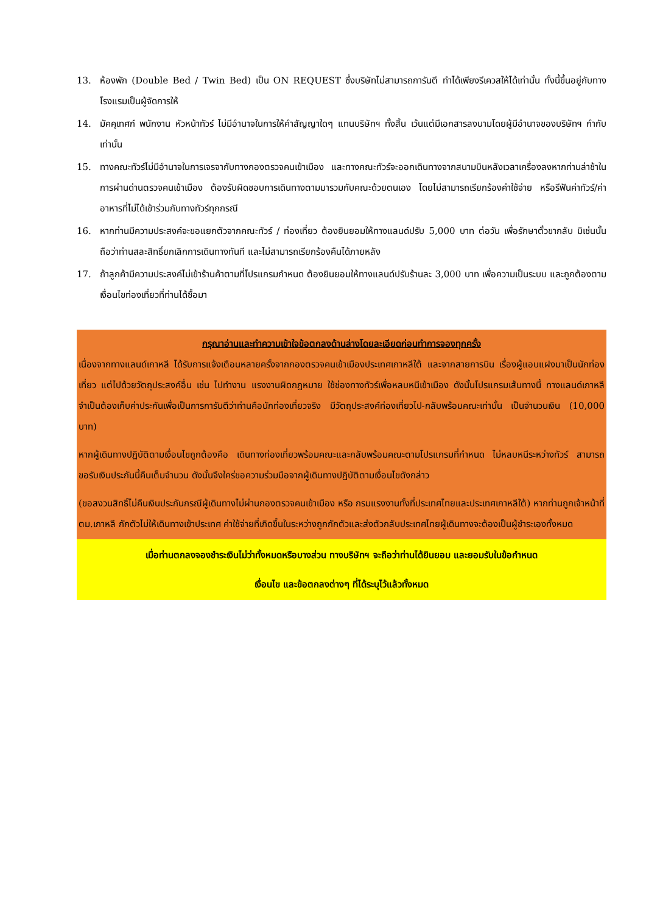13. ห้องพัก (Double Bed / Twin Bed) เป็น ON REQUEST ซึ่งบริษัทไม่สามารถการันตี ทำได้เพียงรีเควสให้ได้เท่านั้น ทั้งนี้ขึ้นอยู่กับทางโรงแรมเป็นผู้จัดการให้
14. มัคคุเทศก์ พนักงาน หัวหน้าทัวร์ ไม่มีอำนาจในการให้คำสัญญาใดๆ แทนบริษัทฯ ทั้งสิ้น เว้นแต่มีเอกสารลงนามโดยผู้มีอำนาจของบริษัทฯ กำกับเท่านั้น
15. ทางคณะทัวร์ไม่มีอำนาจในการเจรจากับทางกองตรวจคนเข้าเมือง และทางคณะทัวร์จะออกเดินทางจากสนามบินหลังเวลาเครื่องลงหากท่านล่าช้าในการผ่านด่านตรวจคนเข้าเมือง ต้องรับผิดชอบการเดินทางตามมารวมกับคณะด้วยตนเอง โดยไม่สามารถเรียกร้องค่าใช้จ่าย หรือรีฟันค่าทัวร์/ค่าอาหารที่ไม่ได้เข้าร่วมกับทางทัวร์ทุกกรณี
16. หากท่านมีความประสงค์จะขอแยกตัวจากคณะทัวร์ / ท่องเที่ยว ต้องยินยอมให้ทางแลนด์ปรับ 5,000 บาท ต่อวัน เพื่อรักษาตั๋วขากลับ มิเช่นนั้นถือว่าท่านสละสิทธิ์ยกเลิกการเดินทางทันที และไม่สามารถเรียกร้องคืนได้ภายหลัง
17. ถ้าลูกค้ามีความประสงค์ไม่เข้าร้านค้าตามที่โปรแกรมกำหนด ต้องยินยอมให้ทางแลนด์ปรับร้านละ 3,000 บาท เพื่อความเป็นระบบ และถูกต้องตามเงื่อนไขท่องเที่ยวที่ท่านได้ซื้อมา
กรุณาอ่านและทำความเข้าใจข้อตกลงด้านล่างโดยละเอียดก่อนทำการจองทุกครั้ง
เนื่องจากทางแลนด์เกาหลี ได้รับการแจ้งเตือนหลายครั้งจากกองตรวจคนเข้าเมืองประเทศเกาหลีใต้ และจากสายการบิน เรื่องผู้แอบแฝงมาเป็นนักท่องเที่ยว แต่ไปด้วยวัตถุประสงค์อื่น เช่น ไปทำงาน แรงงานผิดกฎหมาย ใช้ช่องทางทัวร์เพื่อหลบหนีเข้าเมือง ดังนั้นโปรแกรมเส้นทางนี้ ทางแลนด์เกาหลีจำเป็นต้องเก็บค่าประกันเพื่อเป็นการการันตีว่าท่านคือนักท่องเที่ยวจริง มีวัตถุประสงค์ท่องเที่ยวไป-กลับพร้อมคณะเท่านั้น เป็นจำนวนเงิน (10,000 บาท)
หากผู้เดินทางปฏิบัติตามเงื่อนไขถูกต้องคือ เดินทางท่องเที่ยวพร้อมคณะและกลับพร้อมคณะตามโปรแกรมที่กำหนด ไม่หลบหนีระหว่างทัวร์ สามารถขอรับเงินประกันนี้คืนเต็มจำนวน ดังนั้นจึงใคร่ขอความร่วมมือจากผู้เดินทางปฏิบัติตามเงื่อนไขดังกล่าว
(ขอสงวนสิทธิ์ไม่คืนเงินประกันกรณีผู้เดินทางไม่ผ่านกองตรวจคนเข้าเมือง หรือ กรมแรงงานทั้งที่ประเทศไทยและประเทศเกาหลีใต้) หากท่านถูกเจ้าหน้าที่ตม.เกาหลี กักตัวไม่ให้เดินทางเข้าประเทศ ค่าใช้จ่ายที่เกิดขึ้นในระหว่างถูกกักตัวและส่งตัวกลับประเทศไทยผู้เดินทางจะต้องเป็นผู้ชำระเองทั้งหมด
เมื่อท่านตกลงจองชำระเงินไม่ว่าทั้งหมดหรือบางส่วน ทางบริษัทฯ จะถือว่าท่านได้ยินยอม และยอมรับในข้อกำหนด
เงื่อนไข และข้อตกลงต่างๆ ที่ได้ระบุไว้แล้วทั้งหมด